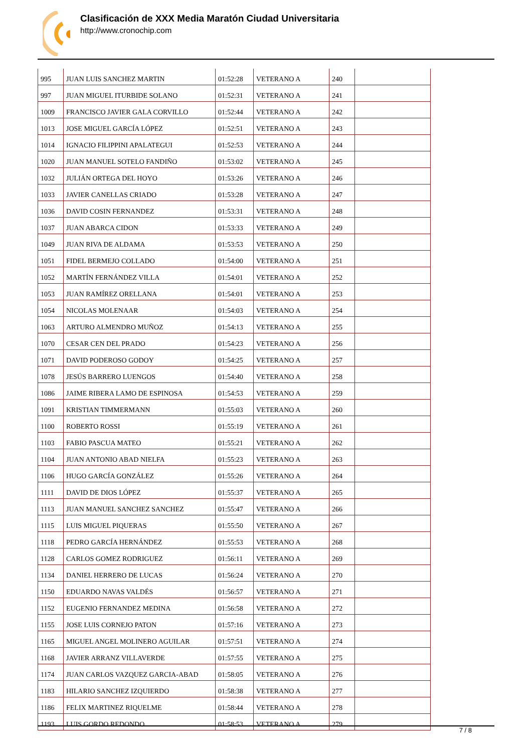Clasificación de XXX Media Maratón Ciudad Universitaria
http://www.cronochip.com
| 995 | JUAN LUIS SANCHEZ MARTIN | 01:52:28 | VETERANO A | 240 | |
| 997 | JUAN MIGUEL ITURBIDE SOLANO | 01:52:31 | VETERANO A | 241 | |
| 1009 | FRANCISCO JAVIER GALA CORVILLO | 01:52:44 | VETERANO A | 242 | |
| 1013 | JOSE MIGUEL GARCÍA LÓPEZ | 01:52:51 | VETERANO A | 243 | |
| 1014 | IGNACIO FILIPPINI APALATEGUI | 01:52:53 | VETERANO A | 244 | |
| 1020 | JUAN MANUEL SOTELO FANDIÑO | 01:53:02 | VETERANO A | 245 | |
| 1032 | JULIÁN ORTEGA DEL HOYO | 01:53:26 | VETERANO A | 246 | |
| 1033 | JAVIER CANELLAS CRIADO | 01:53:28 | VETERANO A | 247 | |
| 1036 | DAVID COSIN FERNANDEZ | 01:53:31 | VETERANO A | 248 | |
| 1037 | JUAN ABARCA CIDON | 01:53:33 | VETERANO A | 249 | |
| 1049 | JUAN RIVA DE ALDAMA | 01:53:53 | VETERANO A | 250 | |
| 1051 | FIDEL BERMEJO COLLADO | 01:54:00 | VETERANO A | 251 | |
| 1052 | MARTÍN FERNÁNDEZ VILLA | 01:54:01 | VETERANO A | 252 | |
| 1053 | JUAN RAMÍREZ ORELLANA | 01:54:01 | VETERANO A | 253 | |
| 1054 | NICOLAS MOLENAAR | 01:54:03 | VETERANO A | 254 | |
| 1063 | ARTURO ALMENDRO MUÑOZ | 01:54:13 | VETERANO A | 255 | |
| 1070 | CESAR CEN DEL PRADO | 01:54:23 | VETERANO A | 256 | |
| 1071 | DAVID PODEROSO GODOY | 01:54:25 | VETERANO A | 257 | |
| 1078 | JESÚS BARRERO LUENGOS | 01:54:40 | VETERANO A | 258 | |
| 1086 | JAIME RIBERA LAMO DE ESPINOSA | 01:54:53 | VETERANO A | 259 | |
| 1091 | KRISTIAN TIMMERMANN | 01:55:03 | VETERANO A | 260 | |
| 1100 | ROBERTO ROSSI | 01:55:19 | VETERANO A | 261 | |
| 1103 | FABIO PASCUA MATEO | 01:55:21 | VETERANO A | 262 | |
| 1104 | JUAN ANTONIO ABAD NIELFA | 01:55:23 | VETERANO A | 263 | |
| 1106 | HUGO GARCÍA GONZÁLEZ | 01:55:26 | VETERANO A | 264 | |
| 1111 | DAVID DE DIOS LÓPEZ | 01:55:37 | VETERANO A | 265 | |
| 1113 | JUAN MANUEL SANCHEZ SANCHEZ | 01:55:47 | VETERANO A | 266 | |
| 1115 | LUIS MIGUEL PIQUERAS | 01:55:50 | VETERANO A | 267 | |
| 1118 | PEDRO GARCÍA HERNÁNDEZ | 01:55:53 | VETERANO A | 268 | |
| 1128 | CARLOS GOMEZ RODRIGUEZ | 01:56:11 | VETERANO A | 269 | |
| 1134 | DANIEL HERRERO DE LUCAS | 01:56:24 | VETERANO A | 270 | |
| 1150 | EDUARDO NAVAS VALDÉS | 01:56:57 | VETERANO A | 271 | |
| 1152 | EUGENIO FERNANDEZ MEDINA | 01:56:58 | VETERANO A | 272 | |
| 1155 | JOSE LUIS CORNEJO PATON | 01:57:16 | VETERANO A | 273 | |
| 1165 | MIGUEL ANGEL MOLINERO AGUILAR | 01:57:51 | VETERANO A | 274 | |
| 1168 | JAVIER ARRANZ VILLAVERDE | 01:57:55 | VETERANO A | 275 | |
| 1174 | JUAN CARLOS VAZQUEZ GARCIA-ABAD | 01:58:05 | VETERANO A | 276 | |
| 1183 | HILARIO SANCHEZ IZQUIERDO | 01:58:38 | VETERANO A | 277 | |
| 1186 | FELIX MARTINEZ RIQUELME | 01:58:44 | VETERANO A | 278 | |
| 1193 | LUIS GORDO REDONDO | 01:58:53 | VETERANO A | 279 | |
7 / 8